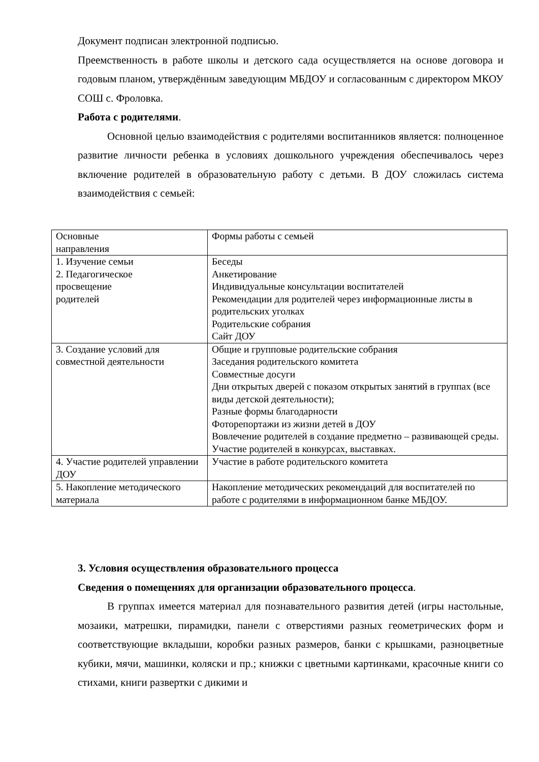Документ подписан электронной подписью.
Преемственность в работе школы и детского сада осуществляется на основе договора и годовым планом, утверждённым заведующим МБДОУ и согласованным с директором МКОУ СОШ с. Фроловка.
Работа с родителями.
Основной целью взаимодействия с родителями воспитанников является: полноценное развитие личности ребенка в условиях дошкольного учреждения обеспечивалось через включение родителей в образовательную работу с детьми. В ДОУ сложилась система взаимодействия с семьей:
| Основные направления | Формы работы с семьей |
| 1. Изучение семьи 2. Педагогическое просвещение родителей | Беседы Анкетирование Индивидуальные консультации воспитателей Рекомендации для родителей через информационные листы в родительских уголках Родительские собрания Сайт ДОУ |
| 3. Создание условий для совместной деятельности | Общие и групповые родительские собрания Заседания родительского комитета Совместные досуги Дни открытых дверей с показом открытых занятий в группах (все виды детской деятельности); Разные формы благодарности Фоторепортажи из жизни детей в ДОУ Вовлечение родителей в создание предметно – развивающей среды. Участие родителей в конкурсах, выставках. |
| 4. Участие родителей управлении ДОУ | Участие в работе родительского комитета |
| 5. Накопление методического материала | Накопление методических рекомендаций для воспитателей по работе с родителями в информационном банке МБДОУ. |
3. Условия осуществления образовательного процесса
Сведения о помещениях для организации образовательного процесса.
В группах имеется материал для познавательного развития детей (игры настольные, мозаики, матрешки, пирамидки, панели с отверстиями разных геометрических форм и соответствующие вкладыши, коробки разных размеров, банки с крышками, разноцветные кубики, мячи, машинки, коляски и пр.; книжки с цветными картинками, красочные книги со стихами, книги развертки с дикими и